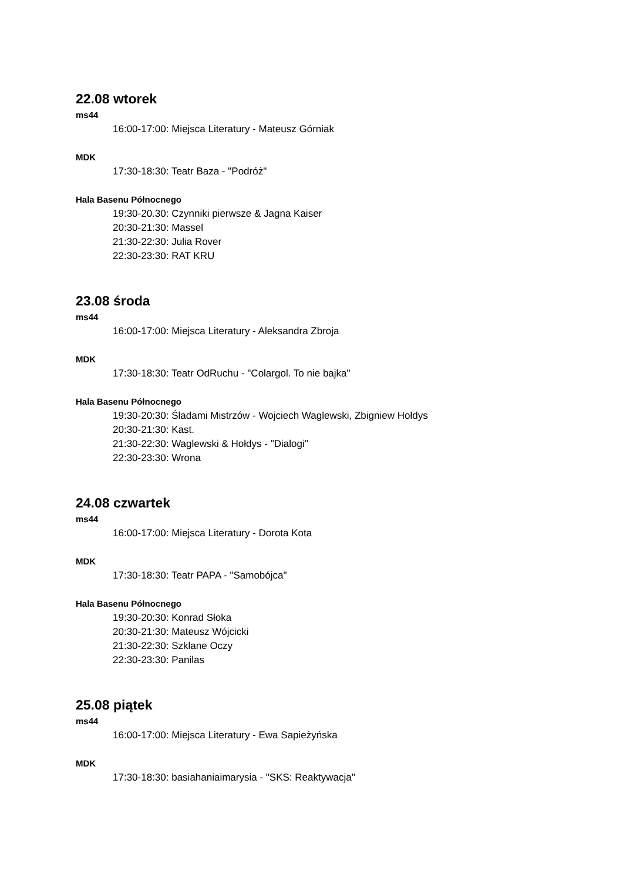22.08 wtorek
ms44
16:00-17:00: Miejsca Literatury - Mateusz Górniak
MDK
17:30-18:30: Teatr Baza - "Podróż"
Hala Basenu Północnego
19:30-20.30: Czynniki pierwsze & Jagna Kaiser
20:30-21:30: Massel
21:30-22:30: Julia Rover
22:30-23:30: RAT KRU
23.08 środa
ms44
16:00-17:00: Miejsca Literatury - Aleksandra Zbroja
MDK
17:30-18:30: Teatr OdRuchu - "Colargol. To nie bajka"
Hala Basenu Północnego
19:30-20:30: Śladami Mistrzów - Wojciech Waglewski, Zbigniew Hołdys
20:30-21:30: Kast.
21:30-22:30: Waglewski & Hołdys - "Dialogi"
22:30-23:30: Wrona
24.08 czwartek
ms44
16:00-17:00: Miejsca Literatury - Dorota Kota
MDK
17:30-18:30: Teatr PAPA - "Samobójca"
Hala Basenu Północnego
19:30-20:30: Konrad Słoka
20:30-21:30: Mateusz Wójcicki
21:30-22:30: Szklane Oczy
22:30-23:30: Panilas
25.08 piątek
ms44
16:00-17:00: Miejsca Literatury - Ewa Sapieżyńska
MDK
17:30-18:30: basiahaniaimarysia - "SKS: Reaktywacja"